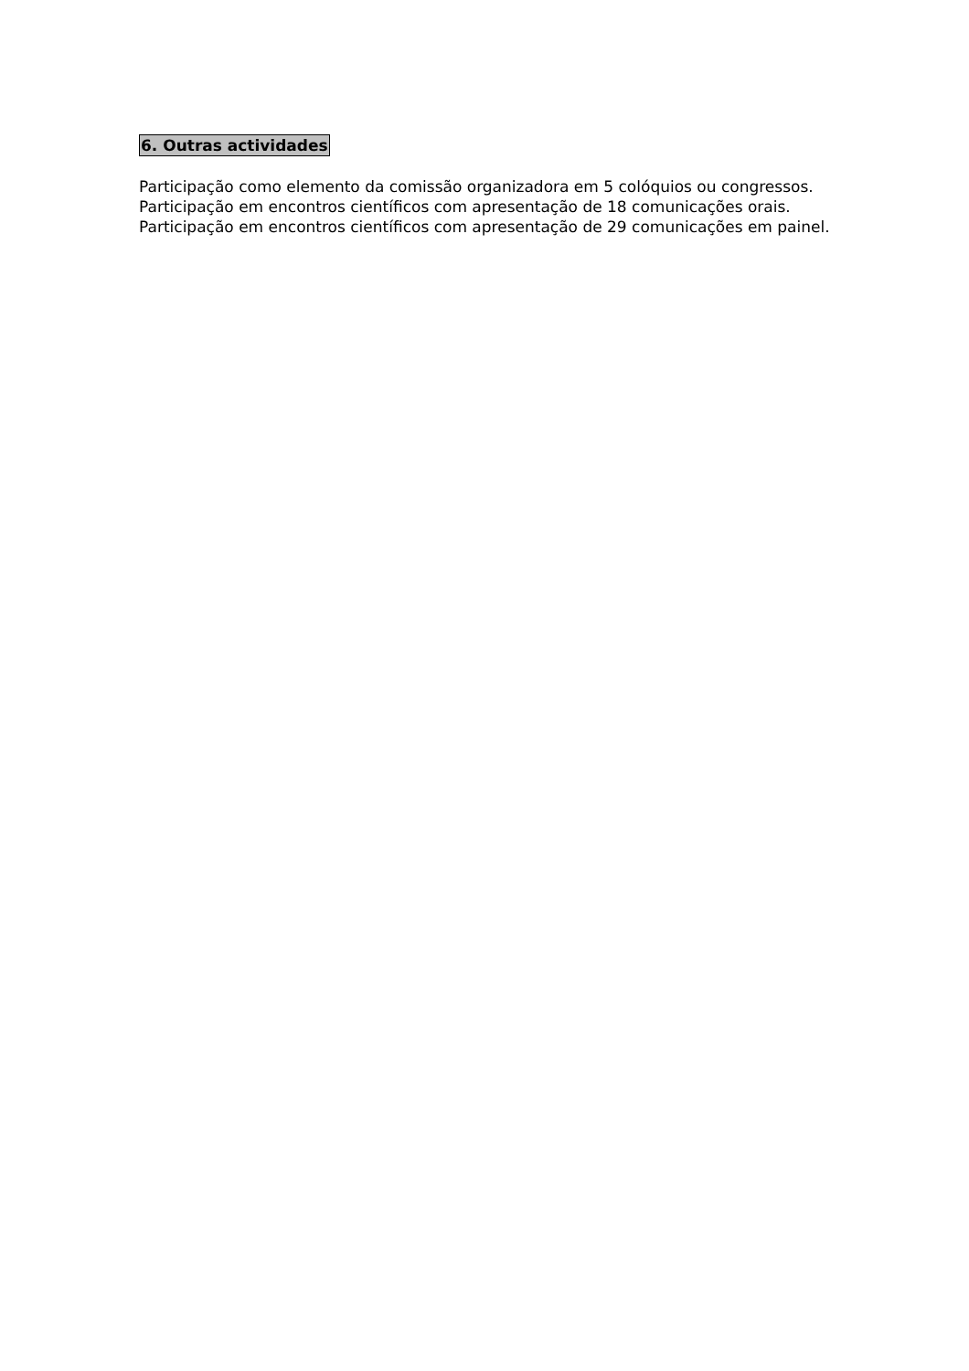6. Outras actividades
Participação como elemento da comissão organizadora em 5 colóquios ou congressos.
Participação em encontros científicos com apresentação de 18 comunicações orais.
Participação em encontros científicos com apresentação de 29 comunicações em painel.